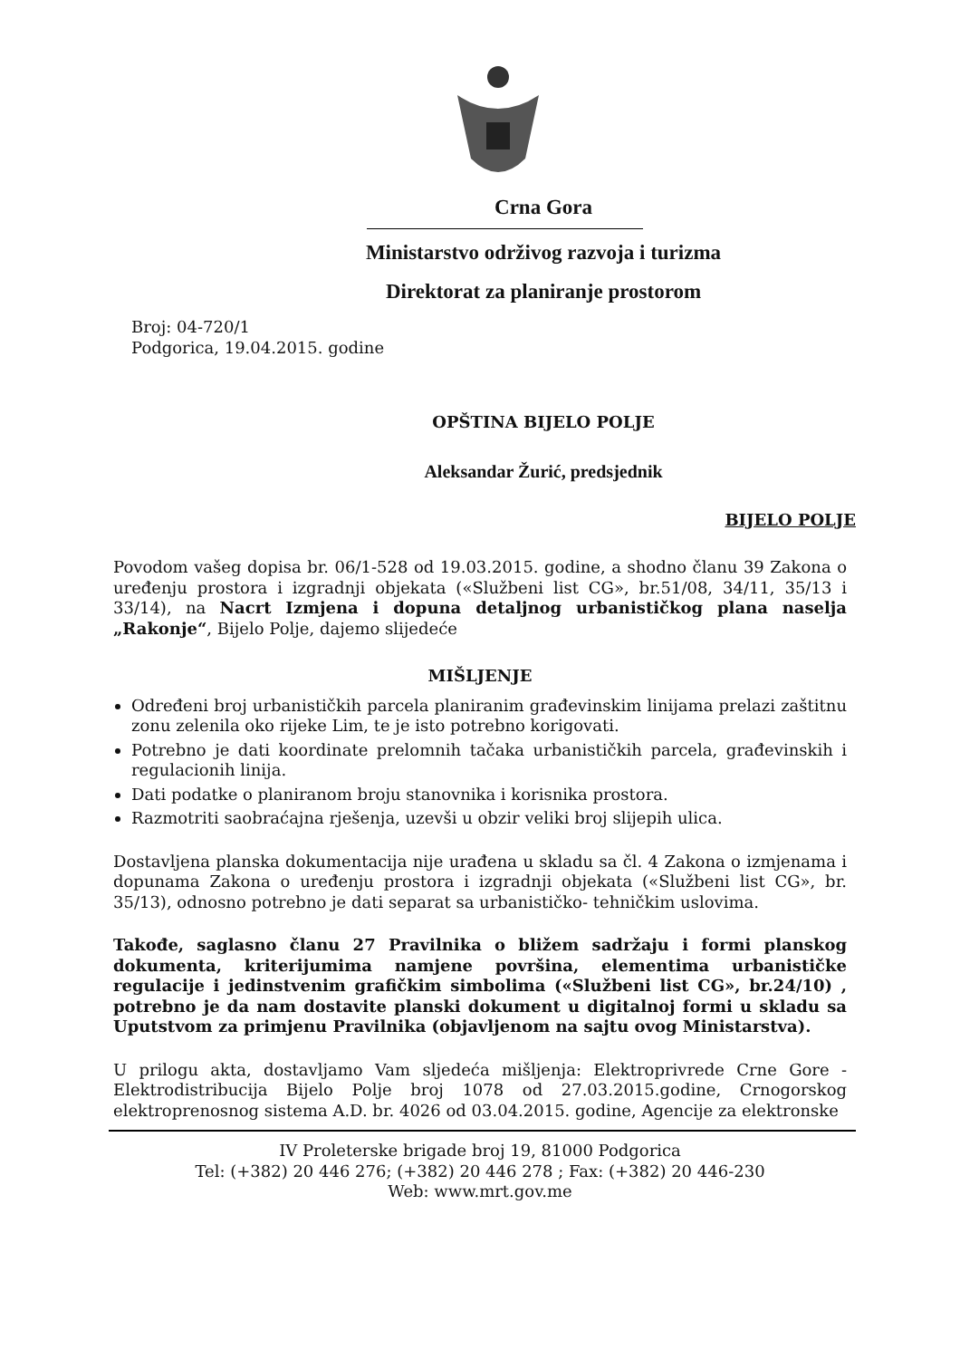Crna Gora
Ministarstvo održivog razvoja i turizma
Direktorat za planiranje prostorom
Broj: 04-720/1
Podgorica, 19.04.2015. godine
OPŠTINA BIJELO POLJE
Aleksandar Žurić, predsjednik
BIJELO POLJE
Povodom vašeg dopisa br. 06/1-528 od 19.03.2015. godine, a shodno članu 39 Zakona o uređenju prostora i izgradnji objekata («Službeni list CG», br.51/08, 34/11, 35/13 i 33/14), na Nacrt Izmjena i dopuna detaljnog urbanističkog plana naselja „Rakonje“, Bijelo Polje, dajemo slijedeće
MIŠLJENJE
Određeni broj urbanističkih parcela planiranim građevinskim linijama prelazi zaštitnu zonu zelenila oko rijeke Lim, te je isto potrebno korigovati.
Potrebno je dati koordinate prelomnih tačaka urbanističkih parcela, građevinskih i regulacionih linija.
Dati podatke o planiranom broju stanovnika i korisnika prostora.
Razmotriti saobraćajna rješenja, uzevši u obzir veliki broj slijepih ulica.
Dostavljena planska dokumentacija nije urađena u skladu sa čl. 4 Zakona o izmjenama i dopunama Zakona o uređenju prostora i izgradnji objekata («Službeni list CG», br. 35/13), odnosno potrebno je dati separat sa urbanističko- tehničkim uslovima.
Takođe, saglasno članu 27 Pravilnika o bližem sadržaju i formi planskog dokumenta, kriterijumima namjene površina, elementima urbanističke regulacije i jedinstvenim grafičkim simbolima («Službeni list CG», br.24/10) , potrebno je da nam dostavite planski dokument u digitalnoj formi u skladu sa Uputstvom za primjenu Pravilnika (objavljenom na sajtu ovog Ministarstva).
U prilogu akta, dostavljamo Vam sljedeća mišljenja: Elektroprivrede Crne Gore - Elektrodistribucija Bijelo Polje broj 1078 od 27.03.2015.godine, Crnogorskog elektroprenosnog sistema A.D. br. 4026 od 03.04.2015. godine, Agencije za elektronske
IV Proleterske brigade broj 19, 81000 Podgorica
Tel: (+382) 20 446 276; (+382) 20 446 278 ; Fax: (+382) 20 446-230
Web: www.mrt.gov.me